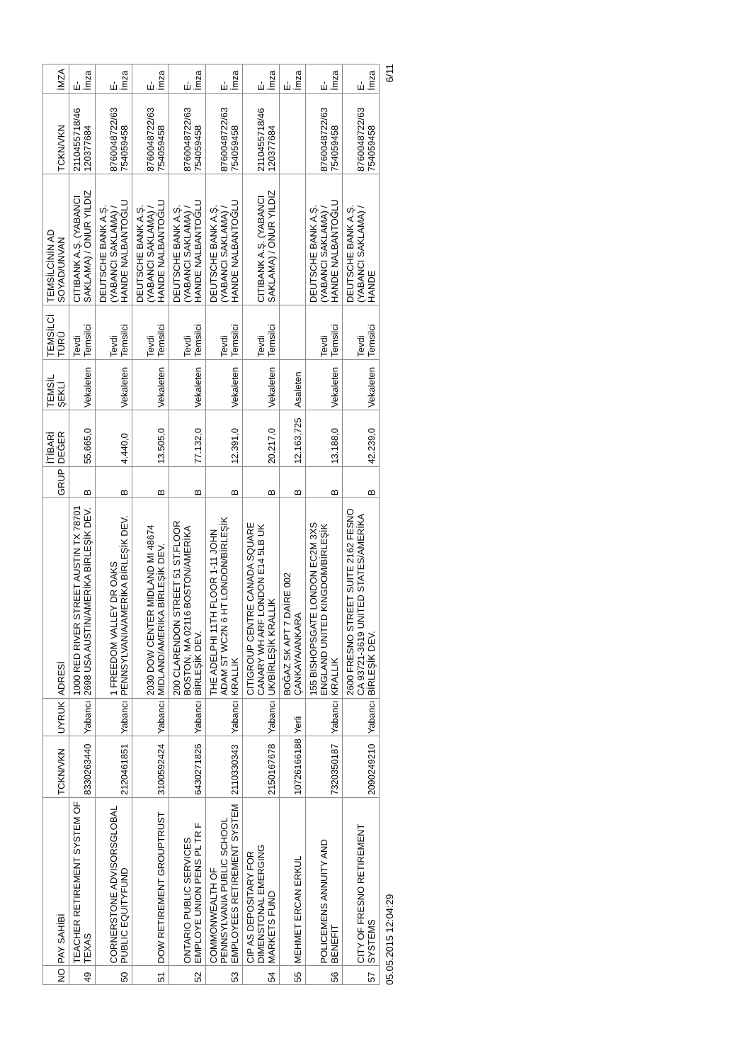| NO | PAY SAHİBİ | TCKN/VKN | UYRUK | ADRESİ | GRUP | İTİBARİ DEĞER | TEMSİL ŞEKLİ | TEMSİLCİ TÜRÜ | TEMSİLCİNİN AD SOYAD/UNVAN | TCKN/VKN | İMZA |
| --- | --- | --- | --- | --- | --- | --- | --- | --- | --- | --- | --- |
| 49 | TEACHER RETIREMENT SYSTEM OF TEXAS | 8330263440 | Yabancı | 1000 RED RIVER STREET AUSTIN TX 78701 2698 USA AUSTIN/AMERİKA BİRLEŞİK DEV. | B | 55.665,0 | Vekaleten | Tevdi Temsilci | CITIBANK A.Ş. (YABANCI SAKLAMA) / ONUR YILDIZ | 2110455718/46 120377684 | E-İmza |
| 50 | CORNERSTONE ADVISORSGLOBAL PUBLIC EQUITYFUND | 2120461851 | Yabancı | 1 FREEDOM VALLEY DR OAKS PENNSYLVANIA/AMERİKA BİRLEŞİK DEV. | B | 4.440,0 | Vekaleten | Tevdi Temsilci | DEUTSCHE BANK A.Ş. (YABANCI SAKLAMA) / HANDE NALBANTOĞLU | 8760048722/63 754059458 | E-İmza |
| 51 | DOW RETIREMENT GROUPTRUST | 3100592424 | Yabancı | 2030 DOW CENTER MIDLAND MI 48674 MIDLAND/AMERİKA BİRLEŞİK DEV. | B | 13.505,0 | Vekaleten | Tevdi Temsilci | DEUTSCHE BANK A.Ş. (YABANCI SAKLAMA) / HANDE NALBANTOĞLU | 8760048722/63 754059458 | E-İmza |
| 52 | ONTARIO PUBLIC SERVICES EMPLOYE UNION PENS PL TR F | 6430271826 | Yabancı | 200 CLARENDON STREET 51 ST.FLOOR BOSTON, MA 02116 BOSTON/AMERİKA BİRLEŞİK DEV. | B | 77.132,0 | Vekaleten | Tevdi Temsilci | DEUTSCHE BANK A.Ş. (YABANCI SAKLAMA) / HANDE NALBANTOĞLU | 8760048722/63 754059458 | E-İmza |
| 53 | COMMONWEALTH OF PENNSYLVANIA PUBLIC SCHOOL EMPLOYEES RETIREMENT SYSTEM | 2110330343 | Yabancı | THE ADELPHI 11TH FLOOR 1-11 JOHN ADAM ST WC2N 6 HT LONDON/BİRLEŞİK KRALLIK | B | 12.391,0 | Vekaleten | Tevdi Temsilci | DEUTSCHE BANK A.Ş. (YABANCI SAKLAMA) / HANDE NALBANTOĞLU | 8760048722/63 754059458 | E-İmza |
| 54 | CIP AS DEPOSITARY FOR DIMENSTONAL EMERGING MARKETS FUND | 2150167678 | Yabancı | CITIGROUP CENTRE CANADA SQUARE CANARY WH ARF LONDON E14 5LB UK UK/BİRLEŞİK KRALLIK | B | 20.217,0 | Vekaleten | Tevdi Temsilci | CITIBANK A.Ş. (YABANCI SAKLAMA) / ONUR YILDIZ | 2110455718/46 120377684 | E-İmza |
| 55 | MEHMET ERCAN ERKUL | 10726166188 | Yerli | BOĞAZ SK APT 7 DAİRE 002 ÇANKAYA/ANKARA | B | 12.163,725 | Asaleten | | | | E-İmza |
| 56 | POLICEMENS ANNUITY AND BENEFIT | 7320350187 | Yabancı | 155 BISHOPSGATE LONDON EC2M 3XS ENGLAND UNITED KINGDOM/BİRLEŞİK KRALLIK | B | 13.188,0 | Vekaleten | Tevdi Temsilci | DEUTSCHE BANK A.Ş. (YABANCI SAKLAMA) / HANDE NALBANTOĞLU | 8760048722/63 754059458 | E-İmza |
| 57 | CITY OF FRESNO RETIREMENT SYSTEMS | 2090249210 | Yabancı | 2600 FRESNO STREET SUITE 2162 FESNO CA 93721-3619 UNITED STATES/AMERİKA BİRLEŞİK DEV. | B | 42.239,0 | Vekaleten | Tevdi Temsilci | DEUTSCHE BANK A.Ş. (YABANCI SAKLAMA) / HANDE | 8760048722/63 754059458 | E-İmza |
05.05.2015 12:04:29 6/11